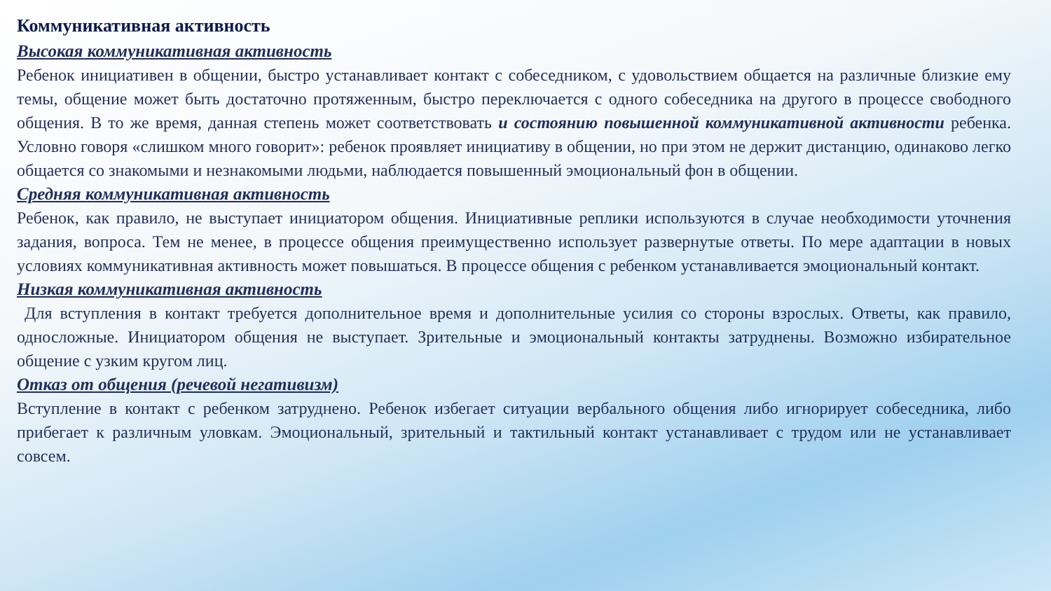Коммуникативная активность
Высокая коммуникативная активность
Ребенок инициативен в общении, быстро устанавливает контакт с собеседником, с удовольствием общается на различные близкие ему темы, общение может быть достаточно протяженным, быстро переключается с одного собеседника на другого в процессе свободного общения. В то же время, данная степень может соответствовать и состоянию повышенной коммуникативной активности ребенка. Условно говоря «слишком много говорит»: ребенок проявляет инициативу в общении, но при этом не держит дистанцию, одинаково легко общается со знакомыми и незнакомыми людьми, наблюдается повышенный эмоциональный фон в общении.
Средняя коммуникативная активность
Ребенок, как правило, не выступает инициатором общения. Инициативные реплики используются в случае необходимости уточнения задания, вопроса. Тем не менее, в процессе общения преимущественно использует развернутые ответы. По мере адаптации в новых условиях коммуникативная активность может повышаться. В процессе общения с ребенком устанавливается эмоциональный контакт.
Низкая коммуникативная активность
Для вступления в контакт требуется дополнительное время и дополнительные усилия со стороны взрослых. Ответы, как правило, односложные. Инициатором общения не выступает. Зрительные и эмоциональный контакты затруднены. Возможно избирательное общение с узким кругом лиц.
Отказ от общения (речевой негативизм)
Вступление в контакт с ребенком затруднено. Ребенок избегает ситуации вербального общения либо игнорирует собеседника, либо прибегает к различным уловкам. Эмоциональный, зрительный и тактильный контакт устанавливает с трудом или не устанавливает совсем.